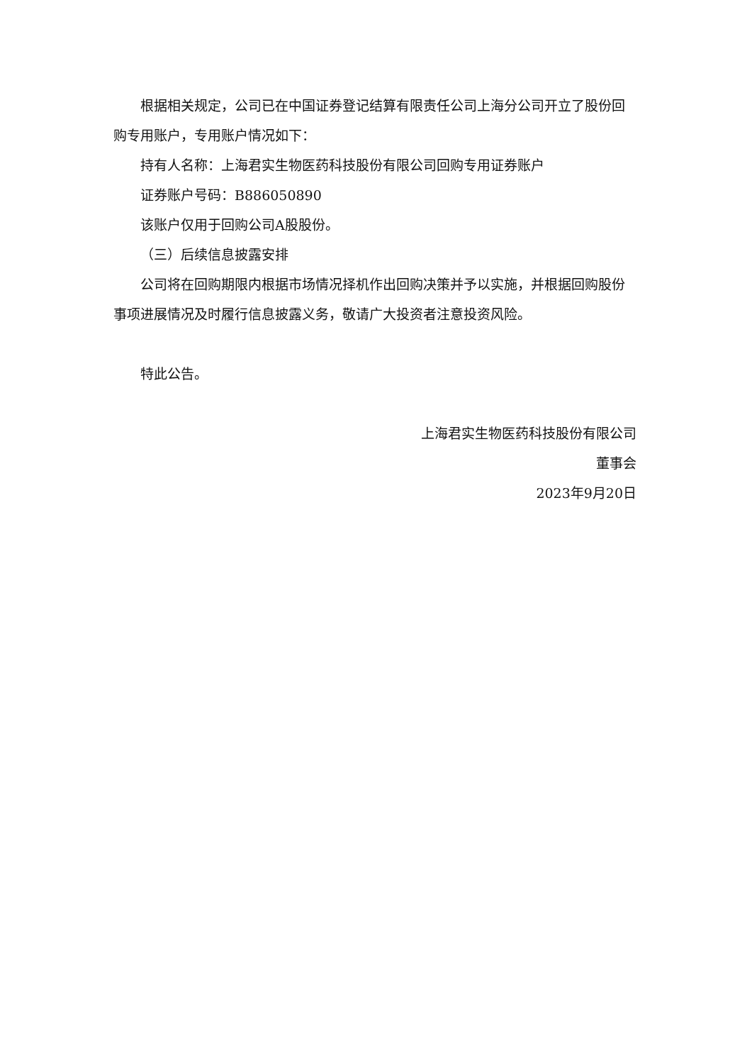根据相关规定，公司已在中国证券登记结算有限责任公司上海分公司开立了股份回购专用账户，专用账户情况如下：
持有人名称：上海君实生物医药科技股份有限公司回购专用证券账户
证券账户号码：B886050890
该账户仅用于回购公司A股股份。
（三）后续信息披露安排
公司将在回购期限内根据市场情况择机作出回购决策并予以实施，并根据回购股份事项进展情况及时履行信息披露义务，敬请广大投资者注意投资风险。
特此公告。
上海君实生物医药科技股份有限公司
董事会
2023年9月20日